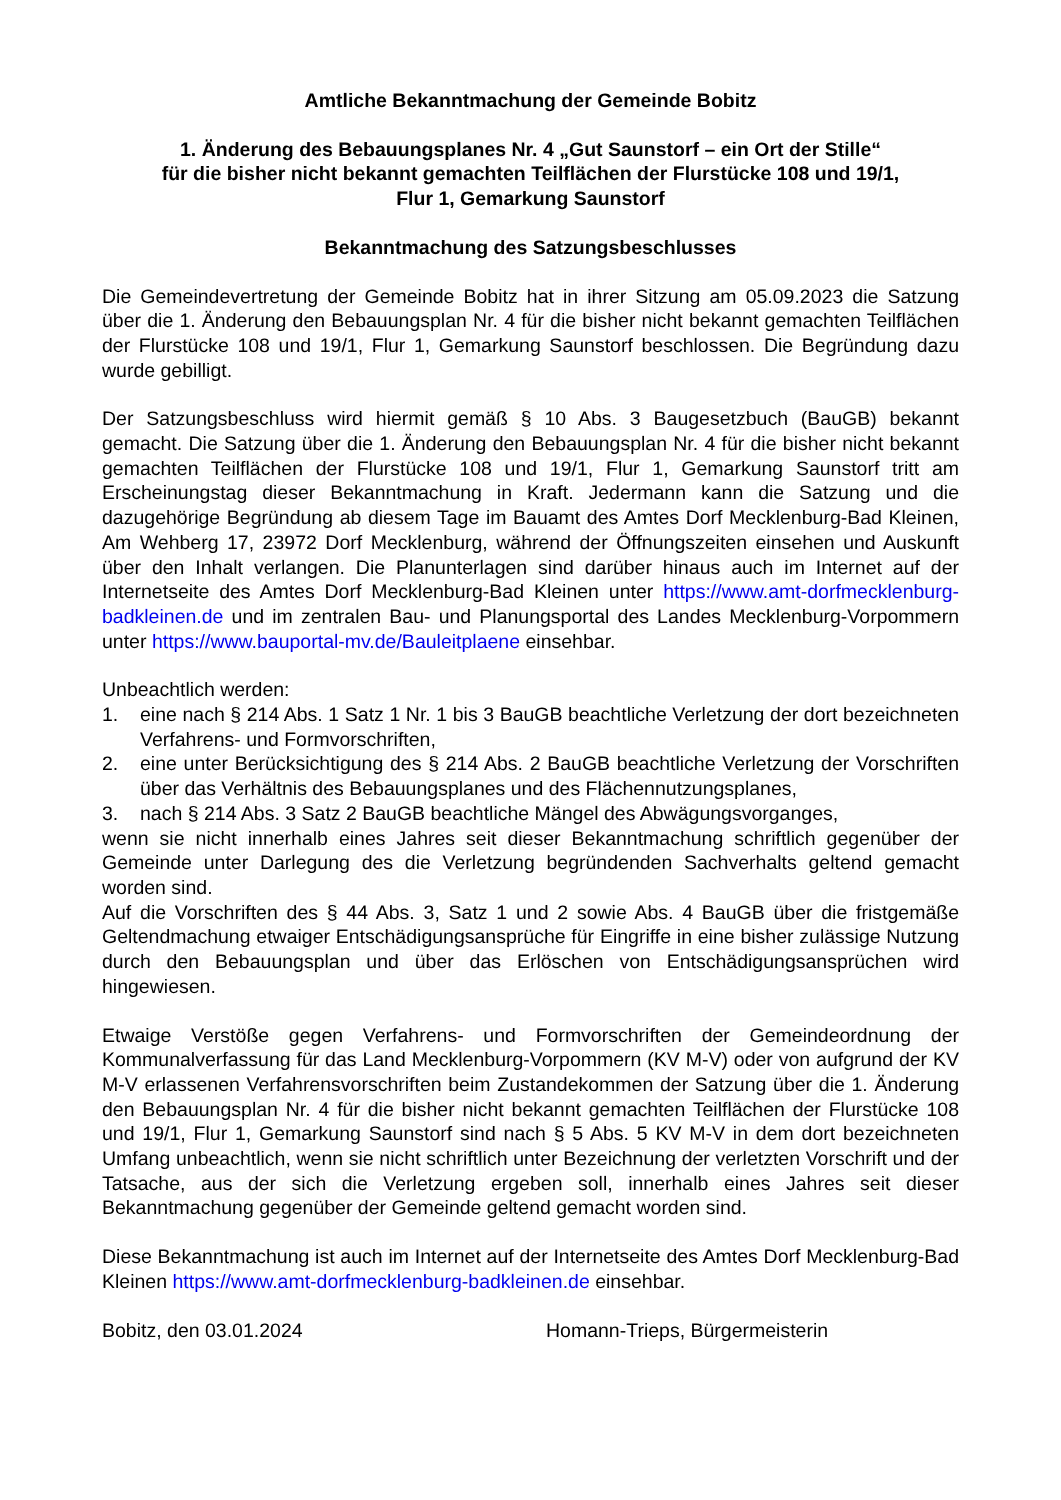Amtliche Bekanntmachung der Gemeinde Bobitz
1. Änderung des Bebauungsplanes Nr. 4 „Gut Saunstorf – ein Ort der Stille“
für die bisher nicht bekannt gemachten Teilflächen der Flurstücke 108 und 19/1,
Flur 1, Gemarkung Saunstorf
Bekanntmachung des Satzungsbeschlusses
Die Gemeindevertretung der Gemeinde Bobitz hat in ihrer Sitzung am 05.09.2023 die Satzung über die 1. Änderung den Bebauungsplan Nr. 4 für die bisher nicht bekannt gemachten Teilflächen der Flurstücke 108 und 19/1, Flur 1, Gemarkung Saunstorf beschlossen. Die Begründung dazu wurde gebilligt.
Der Satzungsbeschluss wird hiermit gemäß § 10 Abs. 3 Baugesetzbuch (BauGB) bekannt gemacht. Die Satzung über die 1. Änderung den Bebauungsplan Nr. 4 für die bisher nicht bekannt gemachten Teilflächen der Flurstücke 108 und 19/1, Flur 1, Gemarkung Saunstorf tritt am Erscheinungstag dieser Bekanntmachung in Kraft. Jedermann kann die Satzung und die dazugehörige Begründung ab diesem Tage im Bauamt des Amtes Dorf Mecklenburg-Bad Kleinen, Am Wehberg 17, 23972 Dorf Mecklenburg, während der Öffnungszeiten einsehen und Auskunft über den Inhalt verlangen. Die Planunterlagen sind darüber hinaus auch im Internet auf der Internetseite des Amtes Dorf Mecklenburg-Bad Kleinen unter https://www.amt-dorfmecklenburg-badkleinen.de und im zentralen Bau- und Planungsportal des Landes Mecklenburg-Vorpommern unter https://www.bauportal-mv.de/Bauleitplaene einsehbar.
Unbeachtlich werden:
1. eine nach § 214 Abs. 1 Satz 1 Nr. 1 bis 3 BauGB beachtliche Verletzung der dort bezeichneten Verfahrens- und Formvorschriften,
2. eine unter Berücksichtigung des § 214 Abs. 2 BauGB beachtliche Verletzung der Vorschriften über das Verhältnis des Bebauungsplanes und des Flächennutzungsplanes,
3. nach § 214 Abs. 3 Satz 2 BauGB beachtliche Mängel des Abwägungsvorganges,
wenn sie nicht innerhalb eines Jahres seit dieser Bekanntmachung schriftlich gegenüber der Gemeinde unter Darlegung des die Verletzung begründenden Sachverhalts geltend gemacht worden sind.
Auf die Vorschriften des § 44 Abs. 3, Satz 1 und 2 sowie Abs. 4 BauGB über die fristgemäße Geltendmachung etwaiger Entschädigungsansprüche für Eingriffe in eine bisher zulässige Nutzung durch den Bebauungsplan und über das Erlöschen von Entschädigungsansprüchen wird hingewiesen.
Etwaige Verstöße gegen Verfahrens- und Formvorschriften der Gemeindeordnung der Kommunalverfassung für das Land Mecklenburg-Vorpommern (KV M-V) oder von aufgrund der KV M-V erlassenen Verfahrensvorschriften beim Zustandekommen der Satzung über die 1. Änderung den Bebauungsplan Nr. 4 für die bisher nicht bekannt gemachten Teilflächen der Flurstücke 108 und 19/1, Flur 1, Gemarkung Saunstorf sind nach § 5 Abs. 5 KV M-V in dem dort bezeichneten Umfang unbeachtlich, wenn sie nicht schriftlich unter Bezeichnung der verletzten Vorschrift und der Tatsache, aus der sich die Verletzung ergeben soll, innerhalb eines Jahres seit dieser Bekanntmachung gegenüber der Gemeinde geltend gemacht worden sind.
Diese Bekanntmachung ist auch im Internet auf der Internetseite des Amtes Dorf Mecklenburg-Bad Kleinen https://www.amt-dorfmecklenburg-badkleinen.de einsehbar.
Bobitz, den 03.01.2024 Homann-Trieps, Bürgermeisterin